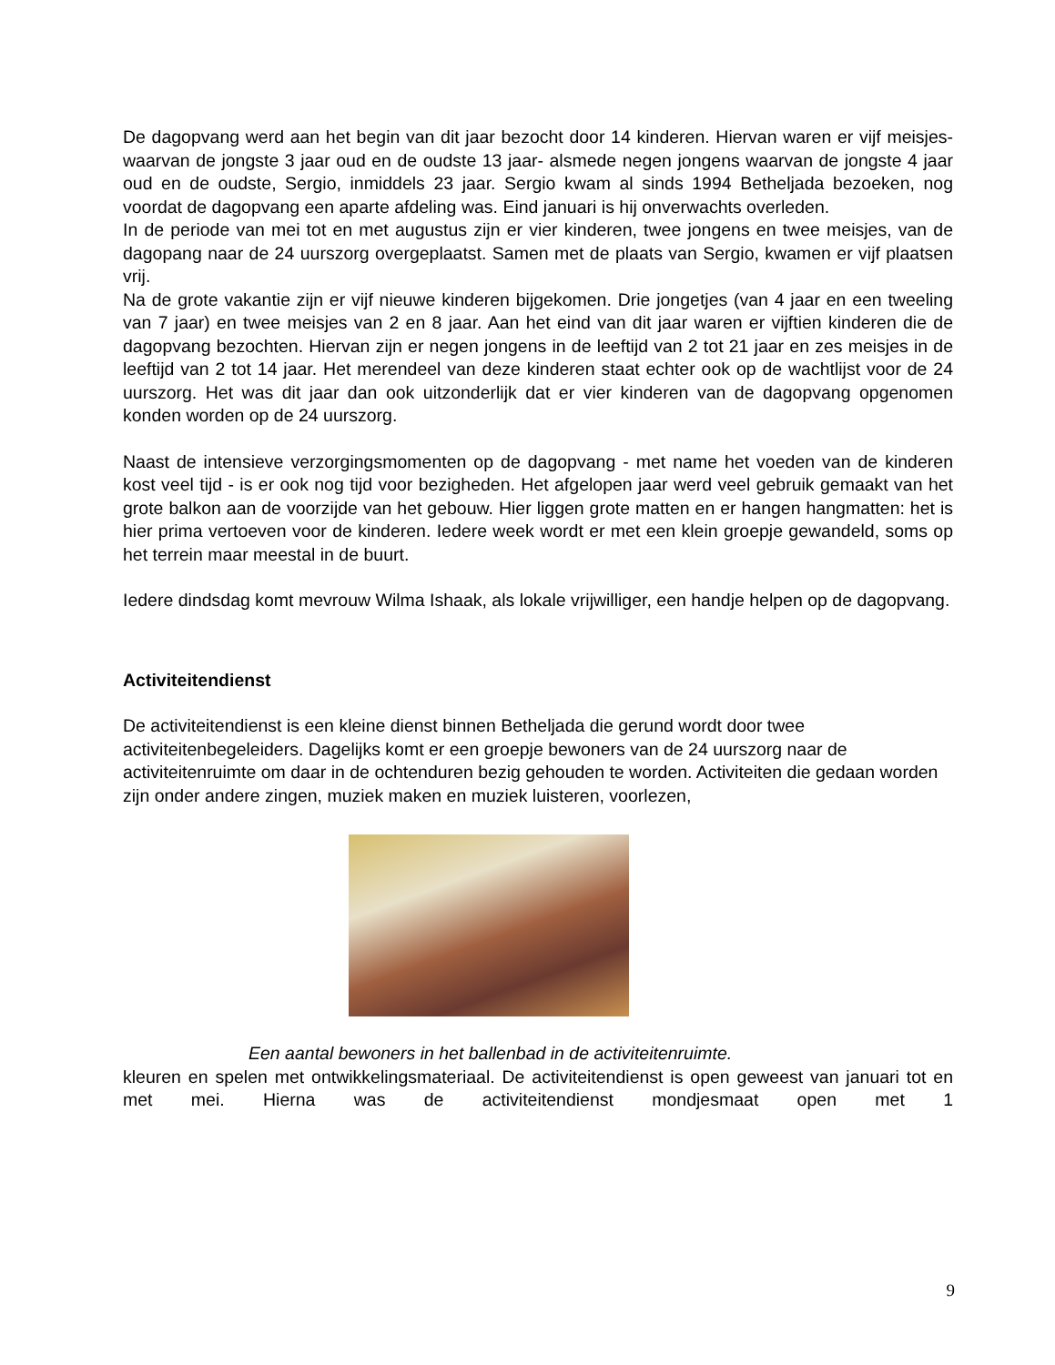De dagopvang werd aan het begin van dit jaar bezocht door 14 kinderen. Hiervan waren er vijf meisjes- waarvan de jongste 3 jaar oud en de oudste 13 jaar- alsmede negen jongens waarvan de jongste 4 jaar oud en de oudste, Sergio, inmiddels 23 jaar. Sergio kwam al sinds 1994 Betheljada bezoeken, nog voordat de dagopvang een aparte afdeling was. Eind januari is hij onverwachts overleden.
In de periode van mei tot en met augustus zijn er vier kinderen, twee jongens en twee meisjes, van de dagopang naar de 24 uurszorg overgeplaatst. Samen met de plaats van Sergio, kwamen er vijf plaatsen vrij.
Na de grote vakantie zijn er vijf nieuwe kinderen bijgekomen. Drie jongetjes (van 4 jaar en een tweeling van 7 jaar) en twee meisjes van 2 en 8 jaar. Aan het eind van dit jaar waren er vijftien kinderen die de dagopvang bezochten. Hiervan zijn er negen jongens in de leeftijd van 2 tot 21 jaar en zes meisjes in de leeftijd van 2 tot 14 jaar. Het merendeel van deze kinderen staat echter ook op de wachtlijst voor de 24 uurszorg. Het was dit jaar dan ook uitzonderlijk dat er vier kinderen van de dagopvang opgenomen konden worden op de 24 uurszorg.
Naast de intensieve verzorgingsmomenten op de dagopvang - met name het voeden van de kinderen kost veel tijd - is er ook nog tijd voor bezigheden. Het afgelopen jaar werd veel gebruik gemaakt van het grote balkon aan de voorzijde van het gebouw. Hier liggen grote matten en er hangen hangmatten: het is hier prima vertoeven voor de kinderen. Iedere week wordt er met een klein groepje gewandeld, soms op het terrein maar meestal in de buurt.
Iedere dindsdag komt mevrouw Wilma Ishaak, als lokale vrijwilliger, een handje helpen op de dagopvang.
Activiteitendienst
De activiteitendienst is een kleine dienst binnen Betheljada die gerund wordt door twee activiteitenbegeleiders. Dagelijks komt er een groepje bewoners van de 24 uurszorg naar de activiteitenruimte om daar in de ochtenduren bezig gehouden te worden. Activiteiten die gedaan worden zijn onder andere zingen, muziek maken en muziek luisteren, voorlezen,
Een aantal bewoners in het ballenbad in de activiteitenruimte.
kleuren en spelen met ontwikkelingsmateriaal. De activiteitendienst is open geweest van januari tot en met mei. Hierna was de activiteitendienst mondjesmaat open met 1
9